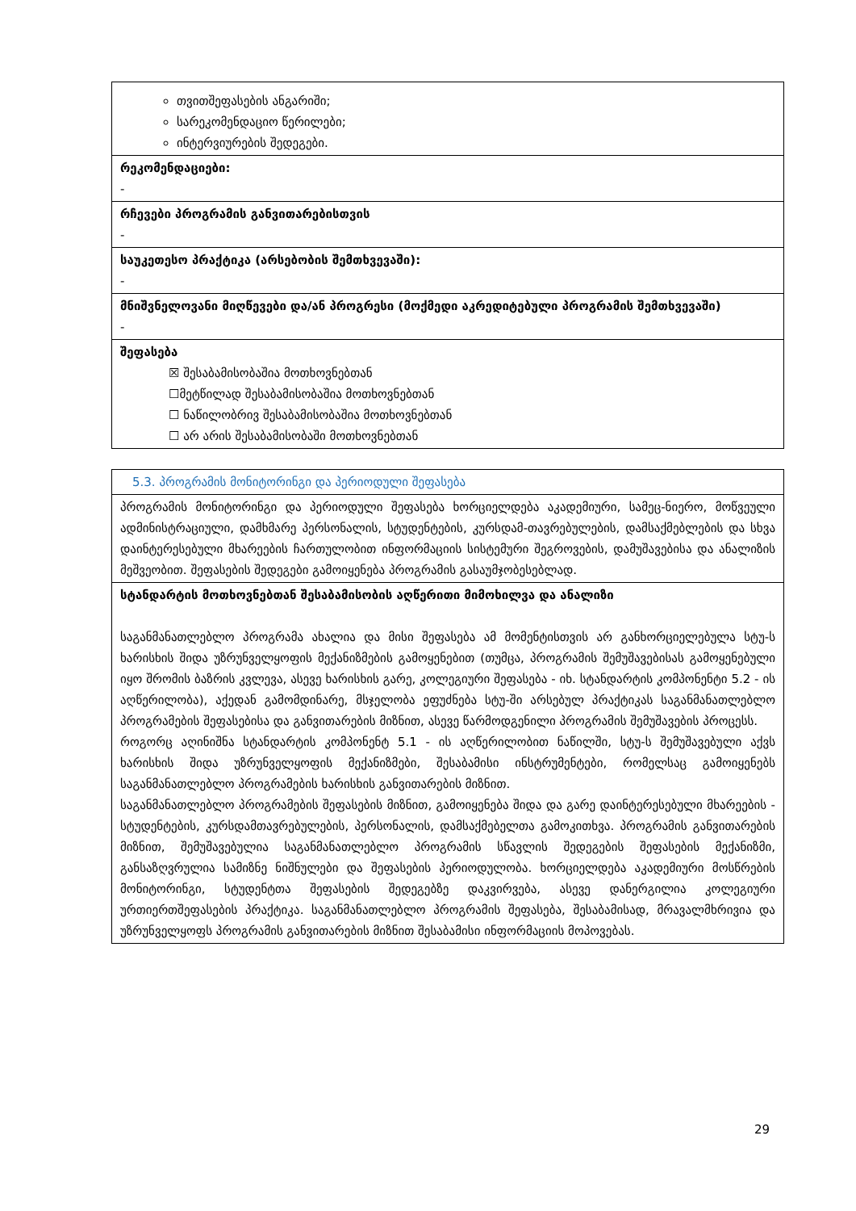| თვითშეფასების ანგარიში; სარეკომენდაციო წერილები; ინტერვიურების შედეგები. |
| რეკომენდაციები: - |
| რჩევები პროგრამის განვითარებისთვის - |
| საუკეთესო პრაქტიკა (არსებობის შემთხვევაში): - |
| მნიშვნელოვანი მიღწევები და/ან პროგრესი (მოქმედი აკრედიტებული პროგრამის შემთხვევაში) - |
| შეფასება ☒ შესაბამისობაშია მოთხოვნებთან ☐მეტწილად შესაბამისობაშია მოთხოვნებთან ☐ ნაწილობრივ შესაბამისობაშია მოთხოვნებთან ☐ არ არის შესაბამისობაში მოთხოვნებთან |
| 5.3. პროგრამის მონიტორინგი და პერიოდული შეფასება |
| პროგრამის მონიტორინგი და პერიოდული შეფასება ხორციელდება აკადემიური, სამეც-ნიერო, მოწვეული ადმინისტრაციული, დამხმარე პერსონალის, სტუდენტების, კურსდამ-თავრებულების, დამსაქმებლების და სხვა დაინტერესებული მხარეების ჩართულობით ინფორმაციის სისტემური შეგროვების, დამუშავებისა და ანალიზის მეშვეობით. შეფასების შედეგები გამოიყენება პროგრამის გასაუმჯობესებლად. |
| სტანდარტის მოთხოვნებთან შესაბამისობის აღწერითი მიმოხილვა და ანალიზი საგანმანათლებლო პროგრამა ახალია და მისი შეფასება ამ მომენტისთვის არ განხორციელებულა სტუ-ს ხარისხის შიდა უზრუნველყოფის მექანიზმების გამოყენებით (თუმცა, პროგრამის შემუშავებისას გამოყენებული იყო შრომის ბაზრის კვლევა, ასევე ხარისხის გარე, კოლეგიური შეფასება - იხ. სტანდარტის კომპონენტი 5.2 - ის აღწერილობა), აქედან გამომდინარე, მსჯელობა ეფუძნება სტუ-ში არსებულ პრაქტიკას საგანმანათლებლო პროგრამების შეფასებისა და განვითარების მიზნით, ასევე წარმოდგენილი პროგრამის შემუშავების პროცესს. როგორც აღინიშნა სტანდარტის კომპონენტ 5.1 - ის აღწერილობით ნაწილში, სტუ-ს შემუშავებული აქვს ხარისხის შიდა უზრუნველყოფის მექანიზმები, შესაბამისი ინსტრუმენტები, რომელსაც გამოიყენებს საგანმანათლებლო პროგრამების ხარისხის განვითარების მიზნით. საგანმანათლებლო პროგრამების შეფასების მიზნით, გამოიყენება შიდა და გარე დაინტერესებული მხარეების - სტუდენტების, კურსდამთავრებულების, პერსონალის, დამსაქმებელთა გამოკითხვა. პროგრამის განვითარების მიზნით, შემუშავებულია საგანმანათლებლო პროგრამის სწავლის შედეგების შეფასების მექანიზმი, განსაზღვრულია სამიზნე ნიშნულები და შეფასების პერიოდულობა. ხორციელდება აკადემიური მოსწრების მონიტორინგი, სტუდენტთა შეფასების შედეგებზე დაკვირვება, ასევე დანერგილია კოლეგიური ურთიერთშეფასების პრაქტიკა. საგანმანათლებლო პროგრამის შეფასება, შესაბამისად, მრავალმხრივია და უზრუნველყოფს პროგრამის განვითარების მიზნით შესაბამისი ინფორმაციის მოპოვებას. |
29